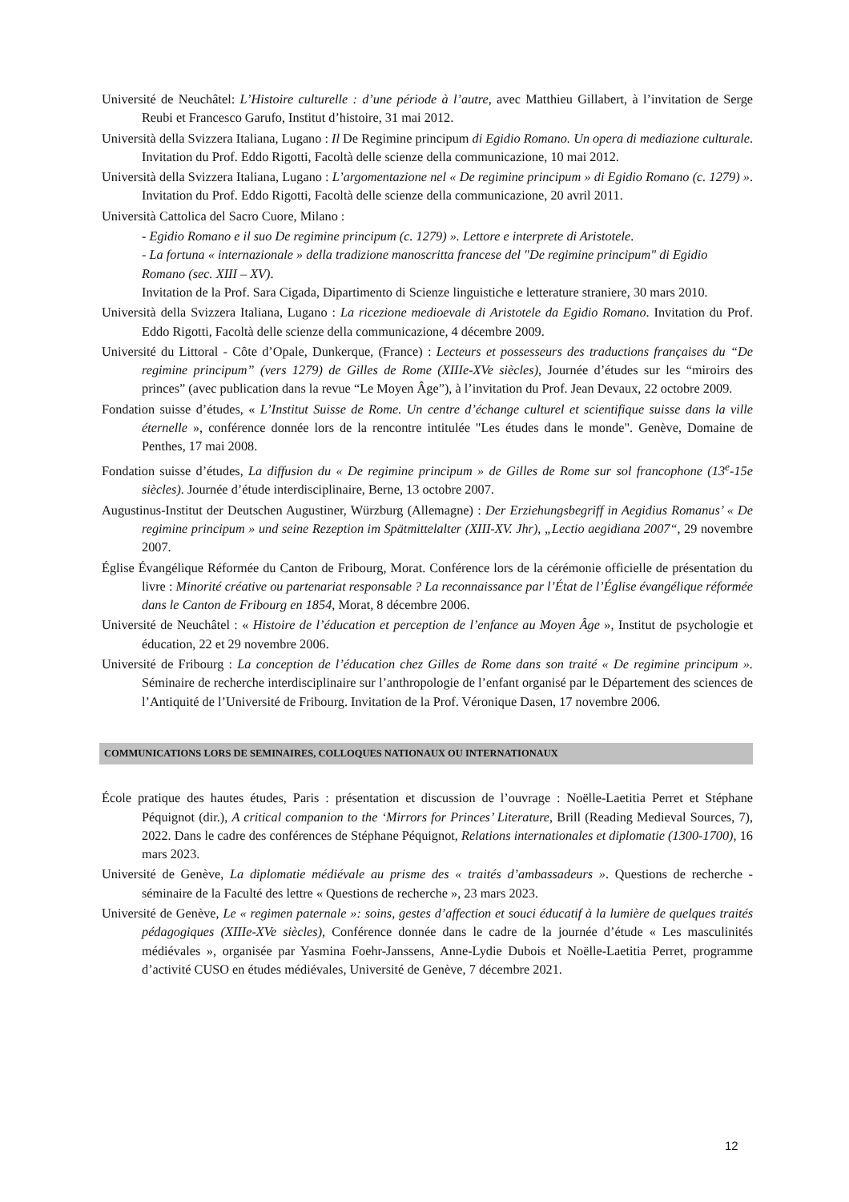Université de Neuchâtel: L’Histoire culturelle : d’une période à l’autre, avec Matthieu Gillabert, à l’invitation de Serge Reubi et Francesco Garufo, Institut d’histoire, 31 mai 2012.
Università della Svizzera Italiana, Lugano : Il De Regimine principum di Egidio Romano. Un opera di mediazione culturale. Invitation du Prof. Eddo Rigotti, Facoltà delle scienze della communicazione, 10 mai 2012.
Università della Svizzera Italiana, Lugano : L’argomentazione nel « De regimine principum » di Egidio Romano (c. 1279) ». Invitation du Prof. Eddo Rigotti, Facoltà delle scienze della communicazione, 20 avril 2011.
Università Cattolica del Sacro Cuore, Milano :
- Egidio Romano e il suo De regimine principum (c. 1279) ». Lettore e interprete di Aristotele.
- La fortuna « internazionale » della tradizione manoscritta francese del "De regimine principum" di Egidio Romano (sec. XIII – XV).
Invitation de la Prof. Sara Cigada, Dipartimento di Scienze linguistiche e letterature straniere, 30 mars 2010.
Università della Svizzera Italiana, Lugano : La ricezione medioevale di Aristotele da Egidio Romano. Invitation du Prof. Eddo Rigotti, Facoltà delle scienze della communicazione, 4 décembre 2009.
Université du Littoral - Côte d’Opale, Dunkerque, (France) : Lecteurs et possesseurs des traductions françaises du “De regimine principum” (vers 1279) de Gilles de Rome (XIIIe-XVe siècles), Journée d’études sur les “miroirs des princes” (avec publication dans la revue “Le Moyen Âge”), à l’invitation du Prof. Jean Devaux, 22 octobre 2009.
Fondation suisse d’études, « L’Institut Suisse de Rome. Un centre d’échange culturel et scientifique suisse dans la ville éternelle », conférence donnée lors de la rencontre intitulée "Les études dans le monde". Genève, Domaine de Penthes, 17 mai 2008.
Fondation suisse d’études, La diffusion du « De regimine principum » de Gilles de Rome sur sol francophone (13<sup>e</sup>-15e siècles). Journée d’étude interdisciplinaire, Berne, 13 octobre 2007.
Augustinus-Institut der Deutschen Augustiner, Würzburg (Allemagne) : Der Erziehungsbegriff in Aegidius Romanus’ « De regimine principum » und seine Rezeption im Spätmittelalter (XIII-XV. Jhr), „Lectio aegidiana 2007“, 29 novembre 2007.
Église Évangélique Réformée du Canton de Fribourg, Morat. Conférence lors de la cérémonie officielle de présentation du livre : Minorité créative ou partenariat responsable ? La reconnaissance par l’État de l’Église évangélique réformée dans le Canton de Fribourg en 1854, Morat, 8 décembre 2006.
Université de Neuchâtel : « Histoire de l’éducation et perception de l’enfance au Moyen Âge », Institut de psychologie et éducation, 22 et 29 novembre 2006.
Université de Fribourg : La conception de l’éducation chez Gilles de Rome dans son traité « De regimine principum ». Séminaire de recherche interdisciplinaire sur l’anthropologie de l’enfant organisé par le Département des sciences de l’Antiquité de l’Université de Fribourg. Invitation de la Prof. Véronique Dasen, 17 novembre 2006.
COMMUNICATIONS LORS DE SEMINAIRES, COLLOQUES NATIONAUX OU INTERNATIONAUX
École pratique des hautes études, Paris : présentation et discussion de l’ouvrage : Noëlle-Laetitia Perret et Stéphane Péquignot (dir.), A critical companion to the ‘Mirrors for Princes’ Literature, Brill (Reading Medieval Sources, 7), 2022. Dans le cadre des conférences de Stéphane Péquignot, Relations internationales et diplomatie (1300-1700), 16 mars 2023.
Université de Genève, La diplomatie médiévale au prisme des « traités d’ambassadeurs ». Questions de recherche - séminaire de la Faculté des lettre « Questions de recherche », 23 mars 2023.
Université de Genève, Le « regimen paternale »: soins, gestes d’affection et souci éducatif à la lumière de quelques traités pédagogiques (XIIIe-XVe siècles), Conférence donnée dans le cadre de la journée d’étude « Les masculinités médiévales », organisée par Yasmina Foehr-Janssens, Anne-Lydie Dubois et Noëlle-Laetitia Perret, programme d’activité CUSO en études médiévales, Université de Genève, 7 décembre 2021.
12